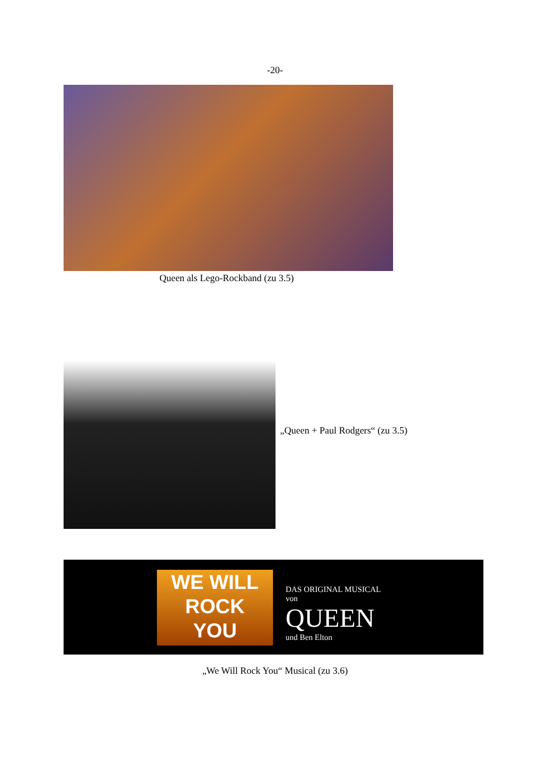-20-
Queen als Lego-Rockband (zu 3.5)
„Queen + Paul Rodgers“ (zu 3.5)
WE WILL
ROCK
YOU
DAS ORIGINAL MUSICAL
von
QUEEN
und Ben Elton
„We Will Rock You“ Musical (zu 3.6)